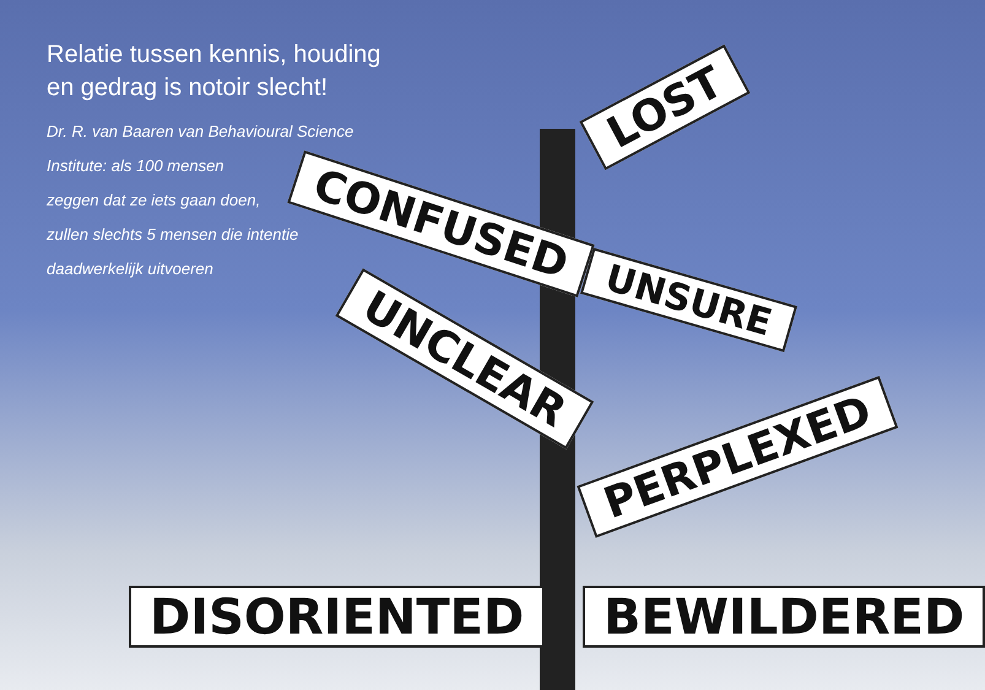Relatie tussen kennis, houding en gedrag is notoir slecht!
Dr. R. van Baaren van Behavioural Science Institute: als 100 mensen
zeggen dat ze iets gaan doen,
zullen slechts 5 mensen die intentie
daadwerkelijk uitvoeren
LOST
CONFUSED
UNSURE
UNCLEAR
PERPLEXED
DISORIENTED BEWILDERED